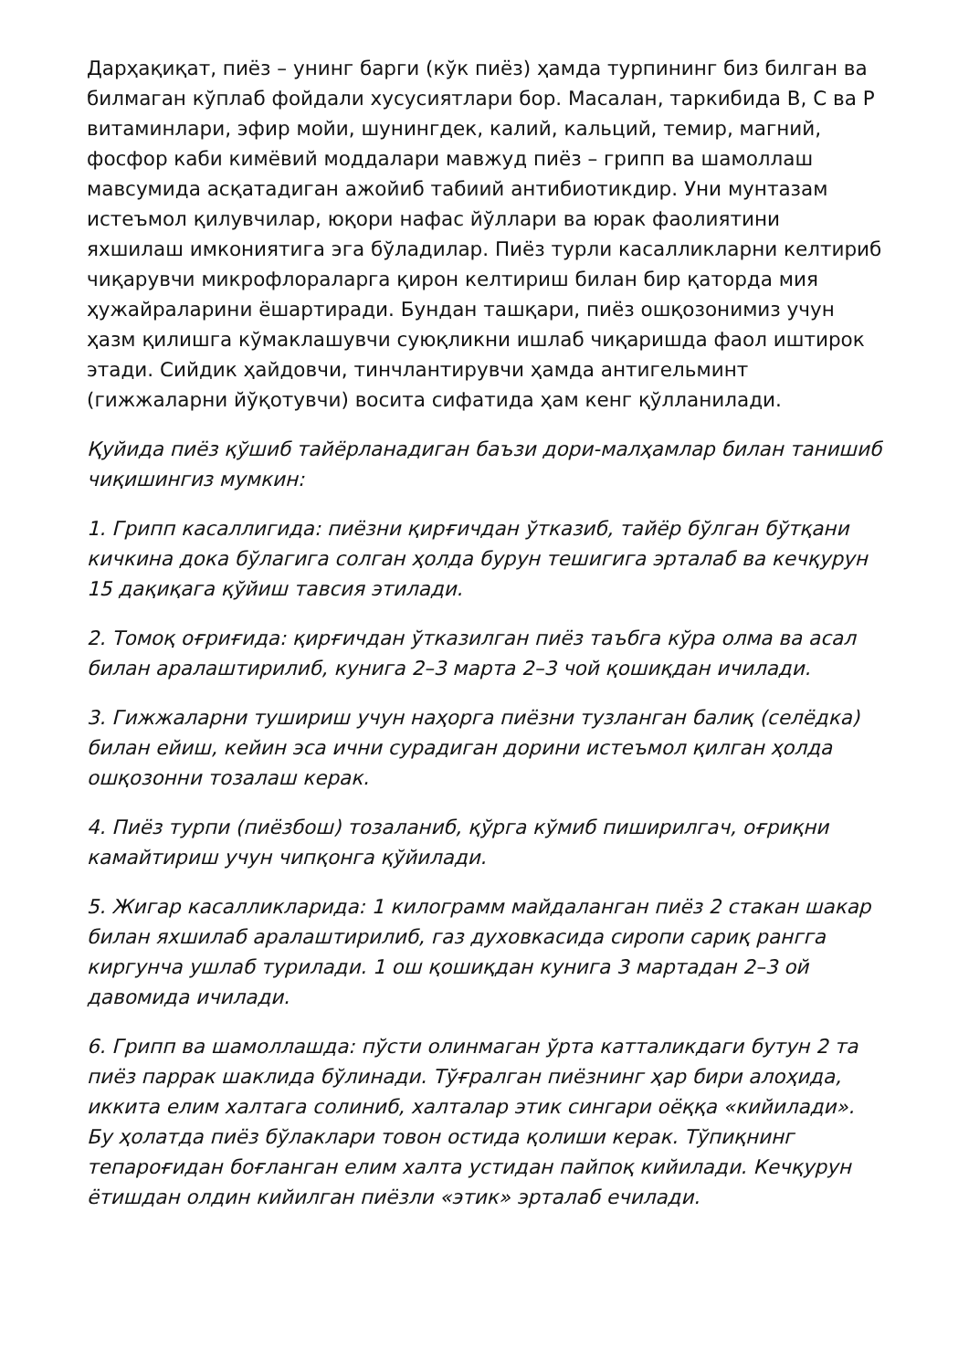Дарҳақиқат, пиёз – унинг барги (кўк пиёз) ҳамда турпининг биз билган ва билмаган кўплаб фойдали хусусиятлари бор. Масалан, таркибида В, С ва Р витаминлари, эфир мойи, шунингдек, калий, кальций, темир, магний, фосфор каби кимёвий моддалари мавжуд пиёз – грипп ва шамоллаш мавсумида асқатадиган ажойиб табиий антибиотикдир. Уни мунтазам истеъмол қилувчилар, юқори нафас йўллари ва юрак фаолиятини яхшилаш имкониятига эга бўладилар. Пиёз турли касалликларни келтириб чиқарувчи микрофлораларга қирон келтириш билан бир қаторда мия ҳужайраларини ёшартиради. Бундан ташқари, пиёз ошқозонимиз учун ҳазм қилишга кўмаклашувчи суюқликни ишлаб чиқаришда фаол иштирок этади. Сийдик ҳайдовчи, тинчлантирувчи ҳамда антигельминт (гижжаларни йўқотувчи) восита сифатида ҳам кенг қўлланилади.
Қуйида пиёз қўшиб тайёрланадиган баъзи дори-малҳамлар билан танишиб чиқишингиз мумкин:
1. Грипп касаллигида: пиёзни қирғичдан ўтказиб, тайёр бўлган бўтқани кичкина дока бўлагига солган ҳолда бурун тешигига эрталаб ва кечқурун 15 дақиқага қўйиш тавсия этилади.
2. Томоқ оғриғида: қирғичдан ўтказилган пиёз таъбга кўра олма ва асал билан аралаштирилиб, кунига 2–3 марта 2–3 чой қошиқдан ичилади.
3. Гижжаларни тушириш учун наҳорга пиёзни тузланган балиқ (селёдка) билан ейиш, кейин эса ични сурадиган дорини истеъмол қилган ҳолда ошқозонни тозалаш керак.
4. Пиёз турпи (пиёзбош) тозаланиб, қўрга кўмиб пиширилгач, оғриқни камайтириш учун чипқонга қўйилади.
5. Жигар касалликларида: 1 килограмм майдаланган пиёз 2 стакан шакар билан яхшилаб аралаштирилиб, газ духовкасида сиропи сариқ рангга киргунча ушлаб турилади. 1 ош қошиқдан кунига 3 мартадан 2–3 ой давомида ичилади.
6. Грипп ва шамоллашда: пўсти олинмаган ўрта катталикдаги бутун 2 та пиёз паррак шаклида бўлинади. Тўғралган пиёзнинг ҳар бири алоҳида, иккита елим халтага солиниб, халталар этик сингари оёққа «кийилади». Бу ҳолатда пиёз бўлаклари товон остида қолиши керак. Тўпиқнинг тепароғидан боғланган елим халта устидан пайпоқ кийилади. Кечқурун ётишдан олдин кийилган пиёзли «этик» эрталаб ечилади.